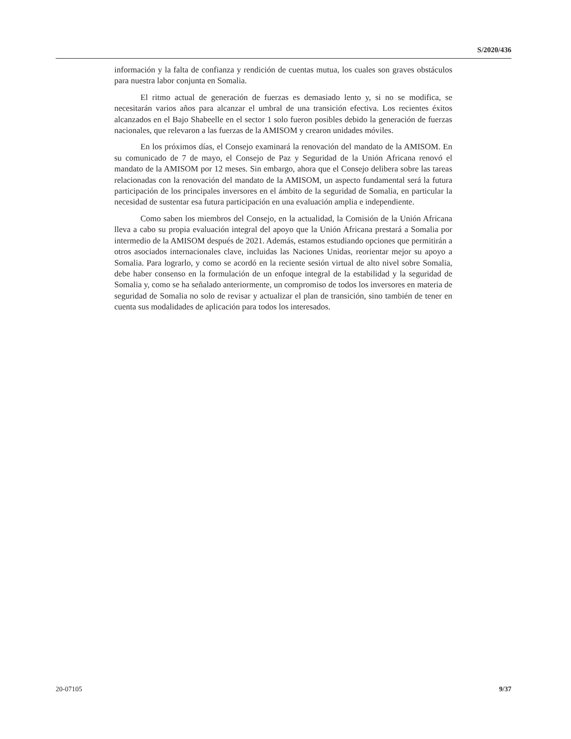S/2020/436
información y la falta de confianza y rendición de cuentas mutua, los cuales son graves obstáculos para nuestra labor conjunta en Somalia.
El ritmo actual de generación de fuerzas es demasiado lento y, si no se modifica, se necesitarán varios años para alcanzar el umbral de una transición efectiva. Los recientes éxitos alcanzados en el Bajo Shabeelle en el sector 1 solo fueron posibles debido la generación de fuerzas nacionales, que relevaron a las fuerzas de la AMISOM y crearon unidades móviles.
En los próximos días, el Consejo examinará la renovación del mandato de la AMISOM. En su comunicado de 7 de mayo, el Consejo de Paz y Seguridad de la Unión Africana renovó el mandato de la AMISOM por 12 meses. Sin embargo, ahora que el Consejo delibera sobre las tareas relacionadas con la renovación del mandato de la AMISOM, un aspecto fundamental será la futura participación de los principales inversores en el ámbito de la seguridad de Somalia, en particular la necesidad de sustentar esa futura participación en una evaluación amplia e independiente.
Como saben los miembros del Consejo, en la actualidad, la Comisión de la Unión Africana lleva a cabo su propia evaluación integral del apoyo que la Unión Africana prestará a Somalia por intermedio de la AMISOM después de 2021. Además, estamos estudiando opciones que permitirán a otros asociados internacionales clave, incluidas las Naciones Unidas, reorientar mejor su apoyo a Somalia. Para lograrlo, y como se acordó en la reciente sesión virtual de alto nivel sobre Somalia, debe haber consenso en la formulación de un enfoque integral de la estabilidad y la seguridad de Somalia y, como se ha señalado anteriormente, un compromiso de todos los inversores en materia de seguridad de Somalia no solo de revisar y actualizar el plan de transición, sino también de tener en cuenta sus modalidades de aplicación para todos los interesados.
20-07105 9/37